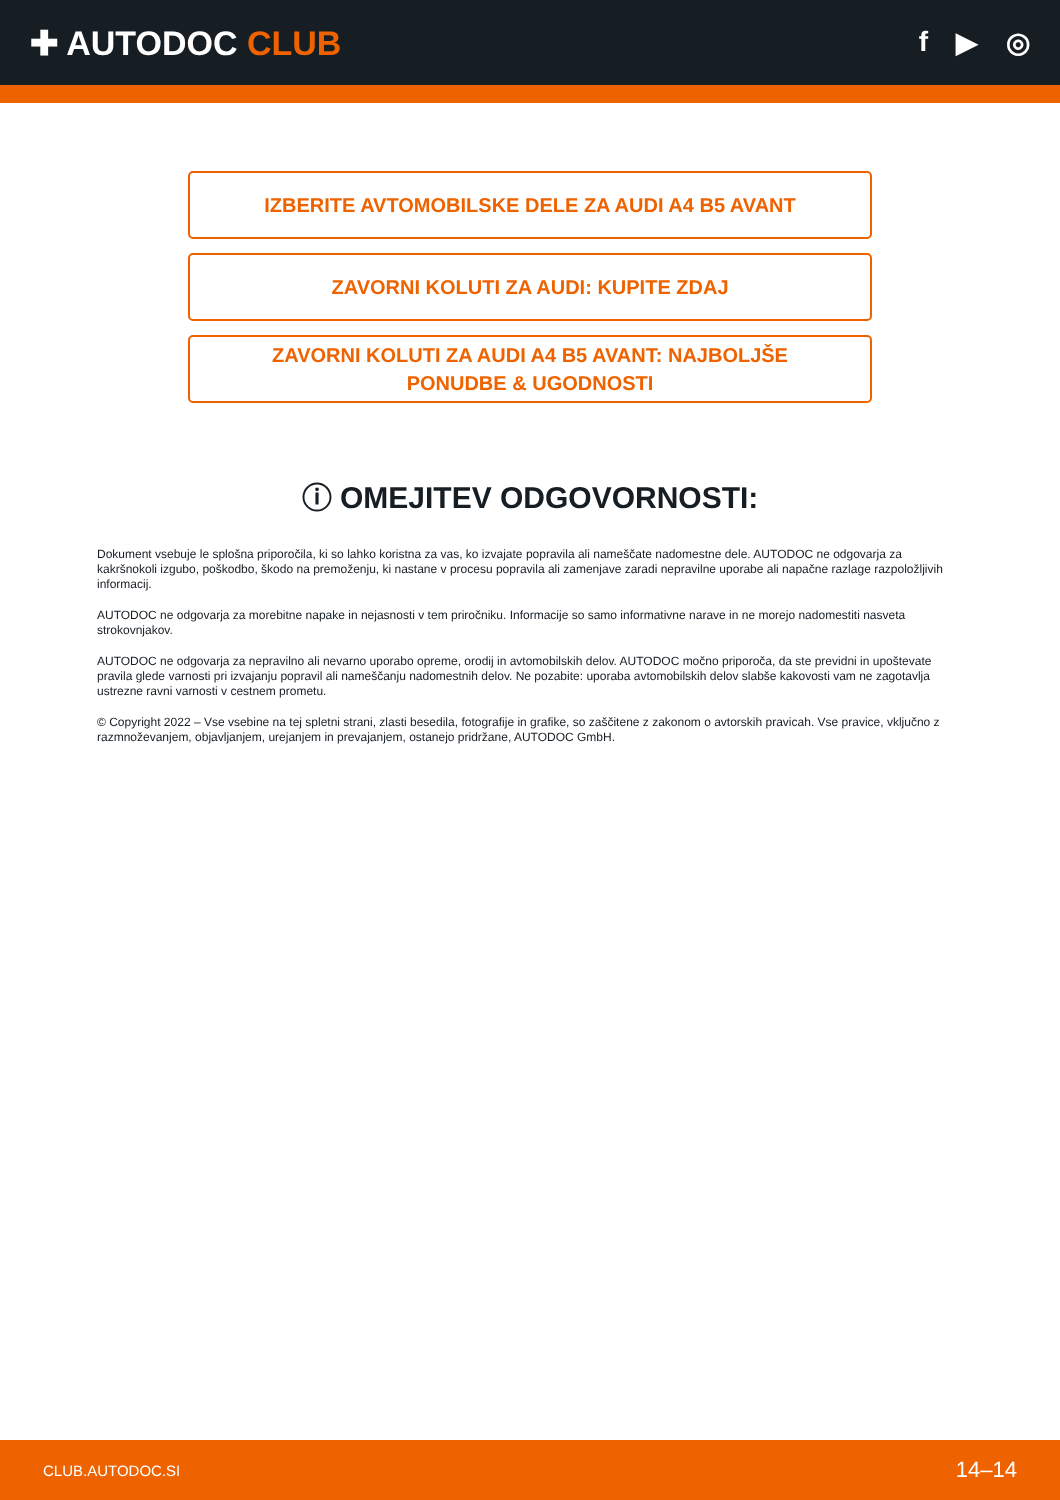✚ AUTODOC CLUB
f ▶ ◎
IZBERITE AVTOMOBILSKE DELE ZA AUDI A4 B5 AVANT
ZAVORNI KOLUTI ZA AUDI: KUPITE ZDAJ
ZAVORNI KOLUTI ZA AUDI A4 B5 AVANT: NAJBOLJŠE
PONUDBE & UGODNOSTI
ⓘ OMEJITEV ODGOVORNOSTI:
Dokument vsebuje le splošna priporočila, ki so lahko koristna za vas, ko izvajate popravila ali nameščate nadomestne dele. AUTODOC ne odgovarja za kakršnokoli izgubo, poškodbo, škodo na premoženju, ki nastane v procesu popravila ali zamenjave zaradi nepravilne uporabe ali napačne razlage razpoložljivih informacij.
AUTODOC ne odgovarja za morebitne napake in nejasnosti v tem priročniku. Informacije so samo informativne narave in ne morejo nadomestiti nasveta strokovnjakov.
AUTODOC ne odgovarja za nepravilno ali nevarno uporabo opreme, orodij in avtomobilskih delov. AUTODOC močno priporoča, da ste previdni in upoštevate pravila glede varnosti pri izvajanju popravil ali nameščanju nadomestnih delov. Ne pozabite: uporaba avtomobilskih delov slabše kakovosti vam ne zagotavlja ustrezne ravni varnosti v cestnem prometu.
© Copyright 2022 – Vse vsebine na tej spletni strani, zlasti besedila, fotografije in grafike, so zaščitene z zakonom o avtorskih pravicah. Vse pravice, vključno z razmnoževanjem, objavljanjem, urejanjem in prevajanjem, ostanejo pridržane, AUTODOC GmbH.
CLUB.AUTODOC.SI 14–14